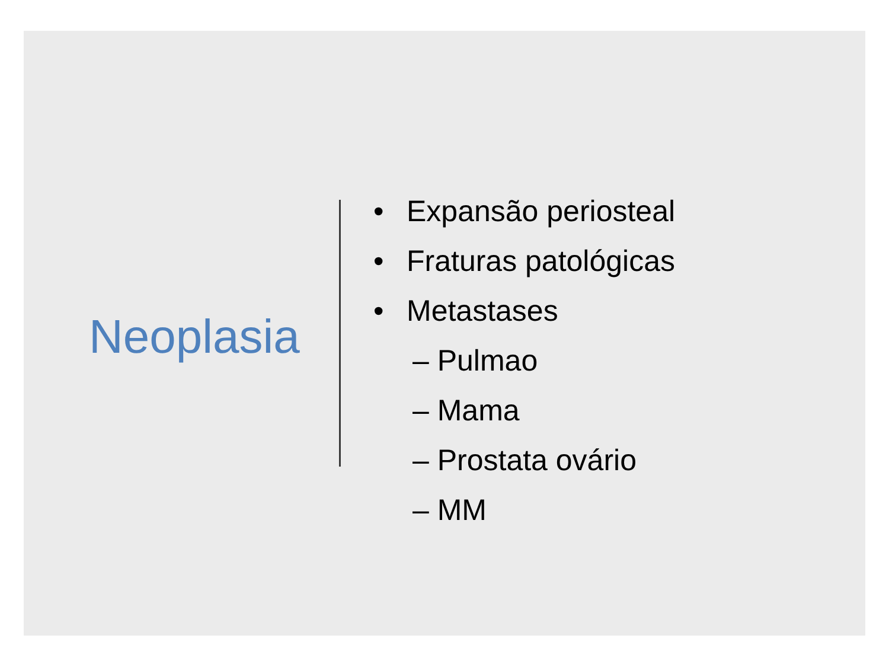Neoplasia
• Expansão periosteal
• Fraturas patológicas
• Metastases
– Pulmao
– Mama
– Prostata ovário
– MM